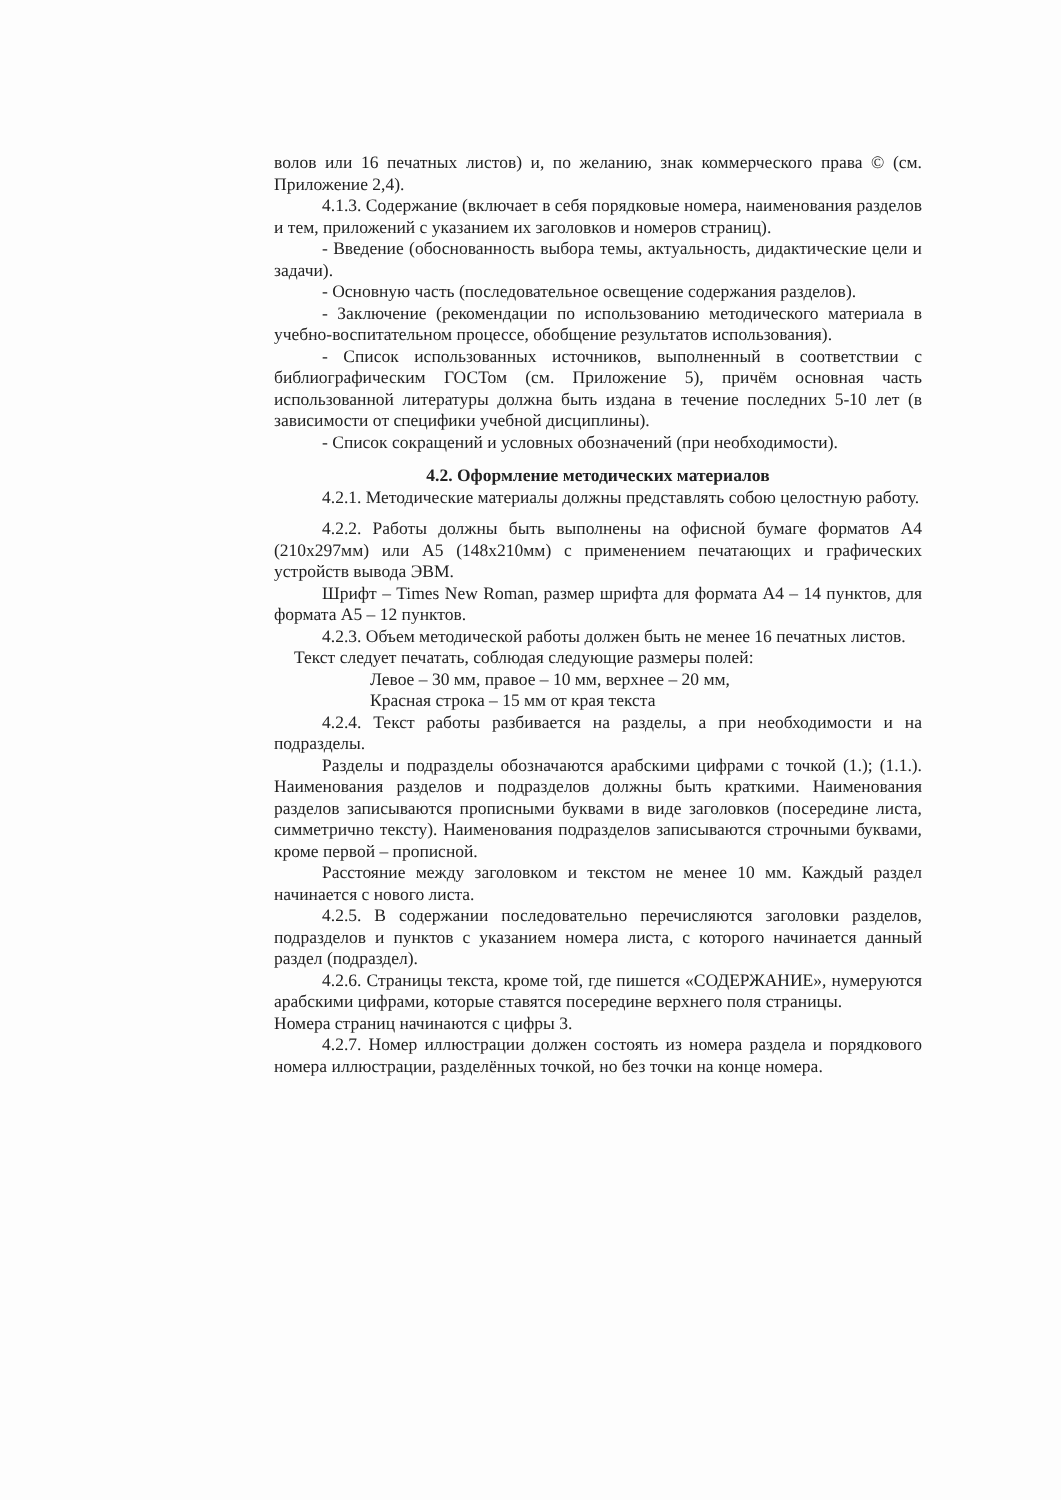волов или 16 печатных листов) и, по желанию, знак коммерческого права © (см. Приложение 2,4).
4.1.3. Содержание (включает в себя порядковые номера, наименования разделов и тем, приложений с указанием их заголовков и номеров страниц).
- Введение (обоснованность выбора темы, актуальность, дидактические цели и задачи).
- Основную часть (последовательное освещение содержания разделов).
- Заключение (рекомендации по использованию методического материала в учебно-воспитательном процессе, обобщение результатов использования).
- Список использованных источников, выполненный в соответствии с библиографическим ГОСТом (см. Приложение 5), причём основная часть использованной литературы должна быть издана в течение последних 5-10 лет (в зависимости от специфики учебной дисциплины).
- Список сокращений и условных обозначений (при необходимости).
4.2. Оформление методических материалов
4.2.1. Методические материалы должны представлять собою целостную работу.
4.2.2. Работы должны быть выполнены на офисной бумаге форматов А4 (210x297мм) или А5 (148x210мм) с применением печатающих и графических устройств вывода ЭВМ.
Шрифт – Times New Roman, размер шрифта для формата А4 – 14 пунктов, для формата А5 – 12 пунктов.
4.2.3. Объем методической работы должен быть не менее 16 печатных листов.
Текст следует печатать, соблюдая следующие размеры полей:
Левое – 30 мм, правое – 10 мм, верхнее – 20 мм,
Красная строка – 15 мм от края текста
4.2.4. Текст работы разбивается на разделы, а при необходимости и на подразделы.
Разделы и подразделы обозначаются арабскими цифрами с точкой (1.); (1.1.). Наименования разделов и подразделов должны быть краткими. Наименования разделов записываются прописными буквами в виде заголовков (посередине листа, симметрично тексту). Наименования подразделов записываются строчными буквами, кроме первой – прописной.
Расстояние между заголовком и текстом не менее 10 мм. Каждый раздел начинается с нового листа.
4.2.5. В содержании последовательно перечисляются заголовки разделов, подразделов и пунктов с указанием номера листа, с которого начинается данный раздел (подраздел).
4.2.6. Страницы текста, кроме той, где пишется «СОДЕРЖАНИЕ», нумеруются арабскими цифрами, которые ставятся посередине верхнего поля страницы.
Номера страниц начинаются с цифры 3.
4.2.7. Номер иллюстрации должен состоять из номера раздела и порядкового номера иллюстрации, разделённых точкой, но без точки на конце номера.